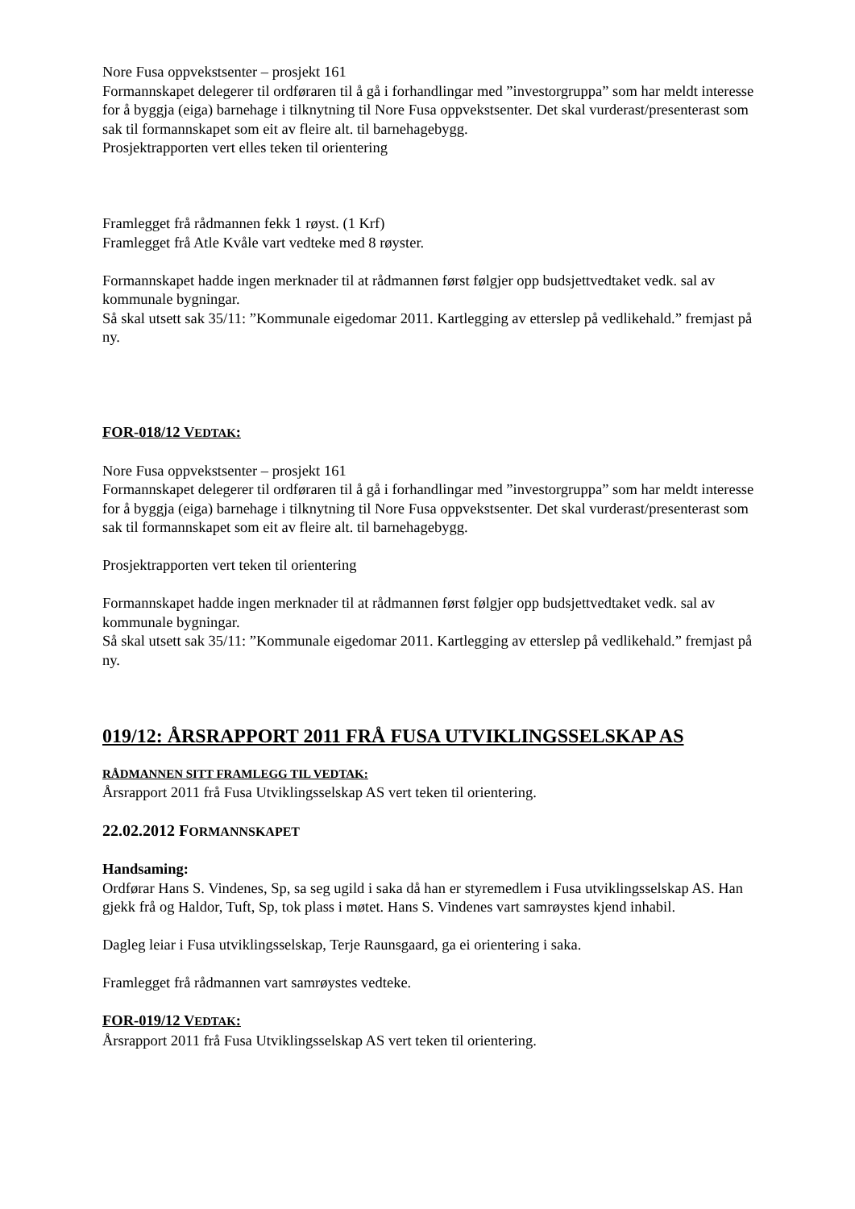Nore Fusa oppvekstsenter – prosjekt 161
Formannskapet delegerer til ordføraren til å gå i forhandlingar med ”investorgruppa” som har meldt interesse for å byggja (eiga) barnehage i tilknytning til Nore Fusa oppvekstsenter. Det skal vurderast/presenterast som sak til formannskapet som eit av fleire alt. til barnehagebygg.
Prosjektrapporten vert elles teken til orientering
Framlegget frå rådmannen fekk 1 røyst. (1 Krf)
Framlegget frå Atle Kvåle vart vedteke med 8 røyster.
Formannskapet hadde ingen merknader til at rådmannen først følgjer opp budsjettvedtaket vedk. sal av kommunale bygningar.
Så skal utsett sak 35/11: ”Kommunale eigedomar 2011. Kartlegging av etterslep på vedlikehald.” fremjast på ny.
FOR-018/12 VEDTAK:
Nore Fusa oppvekstsenter – prosjekt 161
Formannskapet delegerer til ordføraren til å gå i forhandlingar med ”investorgruppa” som har meldt interesse for å byggja (eiga) barnehage i tilknytning til Nore Fusa oppvekstsenter. Det skal vurderast/presenterast som sak til formannskapet som eit av fleire alt. til barnehagebygg.
Prosjektrapporten vert teken til orientering
Formannskapet hadde ingen merknader til at rådmannen først følgjer opp budsjettvedtaket vedk. sal av kommunale bygningar.
Så skal utsett sak 35/11: ”Kommunale eigedomar 2011. Kartlegging av etterslep på vedlikehald.” fremjast på ny.
019/12: ÅRSRAPPORT 2011 FRÅ FUSA UTVIKLINGSSELSKAP AS
RÅDMANNEN SITT FRAMLEGG TIL VEDTAK:
Årsrapport 2011 frå Fusa Utviklingsselskap AS vert teken til orientering.
22.02.2012 FORMANNSKAPET
Handsaming:
Ordførar Hans S. Vindenes, Sp, sa seg ugild i saka då han er styremedlem i Fusa utviklingsselskap AS. Han gjekk frå og Haldor, Tuft, Sp, tok plass i møtet. Hans S. Vindenes vart samrøystes kjend inhabil.
Dagleg leiar i Fusa utviklingsselskap, Terje Raunsgaard, ga ei orientering i saka.
Framlegget frå rådmannen vart samrøystes vedteke.
FOR-019/12 VEDTAK:
Årsrapport 2011 frå Fusa Utviklingsselskap AS vert teken til orientering.